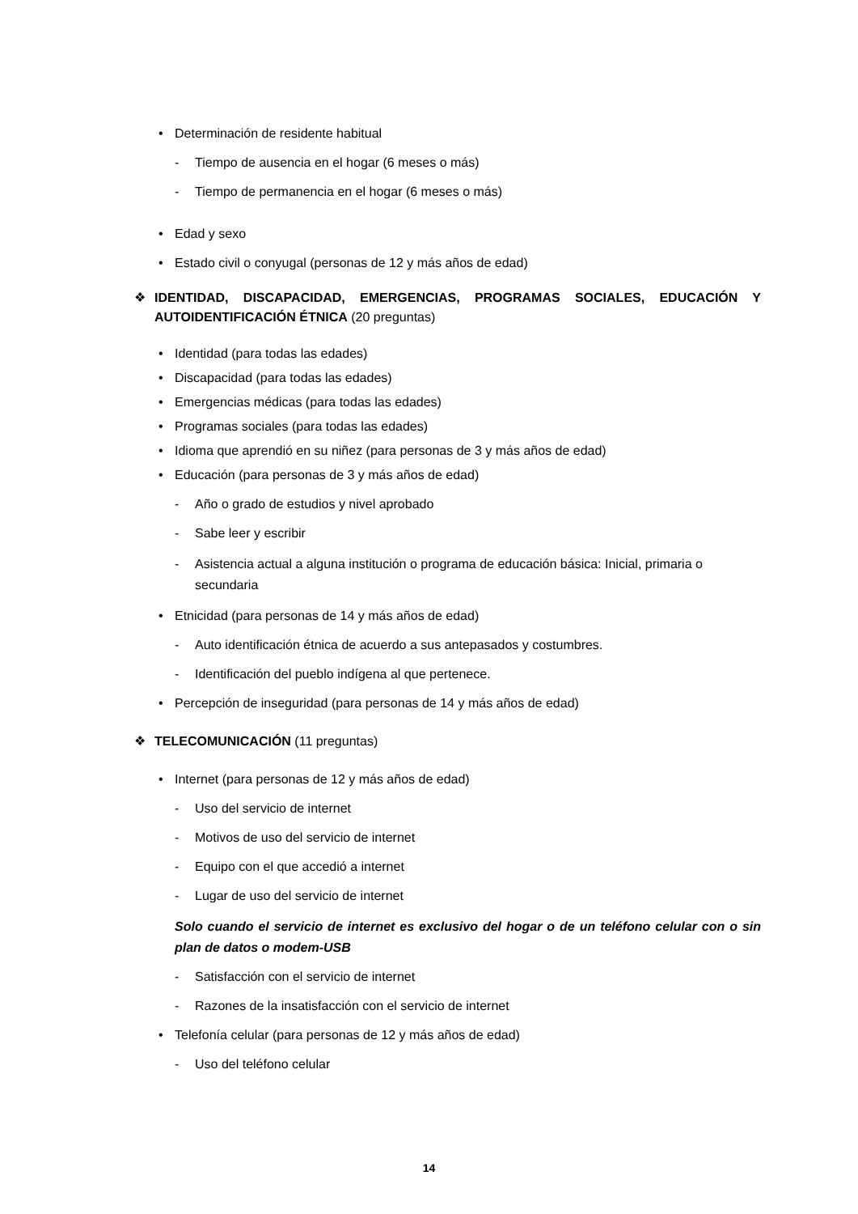• Determinación de residente habitual
- Tiempo de ausencia en el hogar (6 meses o más)
- Tiempo de permanencia en el hogar (6 meses o más)
• Edad y sexo
• Estado civil o conyugal (personas de 12 y más años de edad)
❖ IDENTIDAD, DISCAPACIDAD, EMERGENCIAS, PROGRAMAS SOCIALES, EDUCACIÓN Y AUTOIDENTIFICACIÓN ÉTNICA (20 preguntas)
• Identidad (para todas las edades)
• Discapacidad (para todas las edades)
• Emergencias médicas (para todas las edades)
• Programas sociales (para todas las edades)
• Idioma que aprendió en su niñez (para personas de 3 y más años de edad)
• Educación (para personas de 3 y más años de edad)
- Año o grado de estudios y nivel aprobado
- Sabe leer y escribir
- Asistencia actual a alguna institución o programa de educación básica: Inicial, primaria o secundaria
• Etnicidad (para personas de 14 y más años de edad)
- Auto identificación étnica de acuerdo a sus antepasados y costumbres.
- Identificación del pueblo indígena al que pertenece.
• Percepción de inseguridad (para personas de 14 y más años de edad)
❖ TELECOMUNICACIÓN (11 preguntas)
• Internet (para personas de 12 y más años de edad)
- Uso del servicio de internet
- Motivos de uso del servicio de internet
- Equipo con el que accedió a internet
- Lugar de uso del servicio de internet
Solo cuando el servicio de internet es exclusivo del hogar o de un teléfono celular con o sin plan de datos o modem-USB
- Satisfacción con el servicio de internet
- Razones de la insatisfacción con el servicio de internet
• Telefonía celular (para personas de 12 y más años de edad)
- Uso del teléfono celular
14